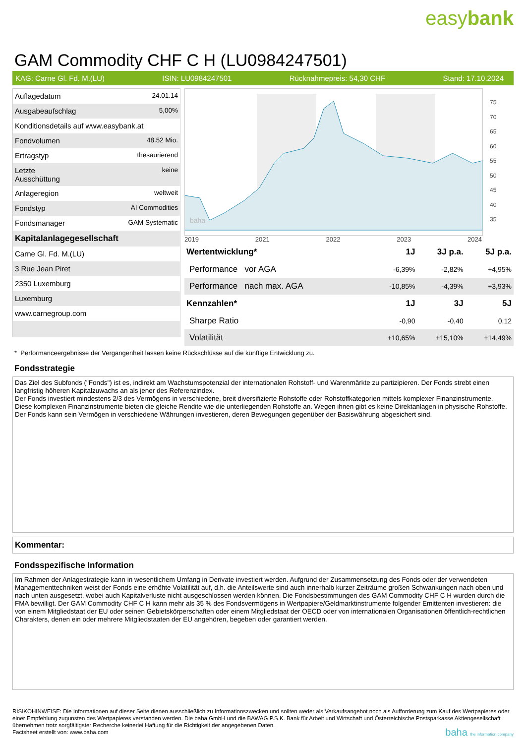easybank
GAM Commodity CHF C H (LU0984247501)
KAG: Carne Gl. Fd. M.(LU) ISIN: LU0984247501 Rücknahmepreis: 54,30 CHF Stand: 17.10.2024
| Auflagedatum | 24.01.14 |
| Ausgabeaufschlag | 5,00% |
| Konditionsdetails auf www.easybank.at | |
| Fondvolumen | 48.52 Mio. |
| Ertragstyp | thesaurierend |
| Letzte Ausschüttung | keine |
| Anlageregion | weltweit |
| Fondstyp | AI Commodities |
| Fondsmanager | GAM Systematic |
| Kapitalanlagegesellschaft | |
| Carne Gl. Fd. M.(LU) | |
| 3 Rue Jean Piret | |
| 2350 Luxemburg | |
| Luxemburg | |
| www.carnegroup.com | |
baha
75
70
65
60
55
50
45
40
35
2019 2021 2022 2023 2024
| Wertentwicklung* | 1J | 3J p.a. | 5J p.a. |
| --- | --- | --- | --- |
| Performance vor AGA | -6,39% | -2,82% | +4,95% |
| Performance nach max. AGA | -10,85% | -4,39% | +3,93% |
| Kennzahlen* | 1J | 3J | 5J |
| Sharpe Ratio | -0,90 | -0,40 | 0,12 |
| Volatilität | +10,65% | +15,10% | +14,49% |
* Performanceergebnisse der Vergangenheit lassen keine Rückschlüsse auf die künftige Entwicklung zu.
Fondsstrategie
Das Ziel des Subfonds ("Fonds") ist es, indirekt am Wachstumspotenzial der internationalen Rohstoff- und Warenmärkte zu partizipieren. Der Fonds strebt einen langfristig höheren Kapitalzuwachs an als jener des Referenzindex.
Der Fonds investiert mindestens 2/3 des Vermögens in verschiedene, breit diversifizierte Rohstoffe oder Rohstoffkategorien mittels komplexer Finanzinstrumente. Diese komplexen Finanzinstrumente bieten die gleiche Rendite wie die unterliegenden Rohstoffe an. Wegen ihnen gibt es keine Direktanlagen in physische Rohstoffe. Der Fonds kann sein Vermögen in verschiedene Währungen investieren, deren Bewegungen gegenüber der Basiswährung abgesichert sind.
Kommentar:
Fondsspezifische Information
Im Rahmen der Anlagestrategie kann in wesentlichem Umfang in Derivate investiert werden. Aufgrund der Zusammensetzung des Fonds oder der verwendeten Managementtechniken weist der Fonds eine erhöhte Volatilität auf, d.h. die Anteilswerte sind auch innerhalb kurzer Zeiträume großen Schwankungen nach oben und nach unten ausgesetzt, wobei auch Kapitalverluste nicht ausgeschlossen werden können. Die Fondsbestimmungen des GAM Commodity CHF C H wurden durch die FMA bewilligt. Der GAM Commodity CHF C H kann mehr als 35 % des Fondsvermögens in Wertpapiere/Geldmarktinstrumente folgender Emittenten investieren: die von einem Mitgliedstaat der EU oder seinen Gebietskörperschaften oder einem Mitgliedstaat der OECD oder von internationalen Organisationen öffentlich-rechtlichen Charakters, denen ein oder mehrere Mitgliedstaaten der EU angehören, begeben oder garantiert werden.
RISIKOHINWEISE: Die Informationen auf dieser Seite dienen ausschließlich zu Informationszwecken und sollten weder als Verkaufsangebot noch als Aufforderung zum Kauf des Wertpapieres oder einer Empfehlung zugunsten des Wertpapieres verstanden werden. Die baha GmbH und die BAWAG P.S.K. Bank für Arbeit und Wirtschaft und Österreichische Postsparkasse Aktiengesellschaft übernehmen trotz sorgfältigster Recherche keinerlei Haftung für die Richtigkeit der angegebenen Daten.
Factsheet erstellt von: www.baha.com baha the information company